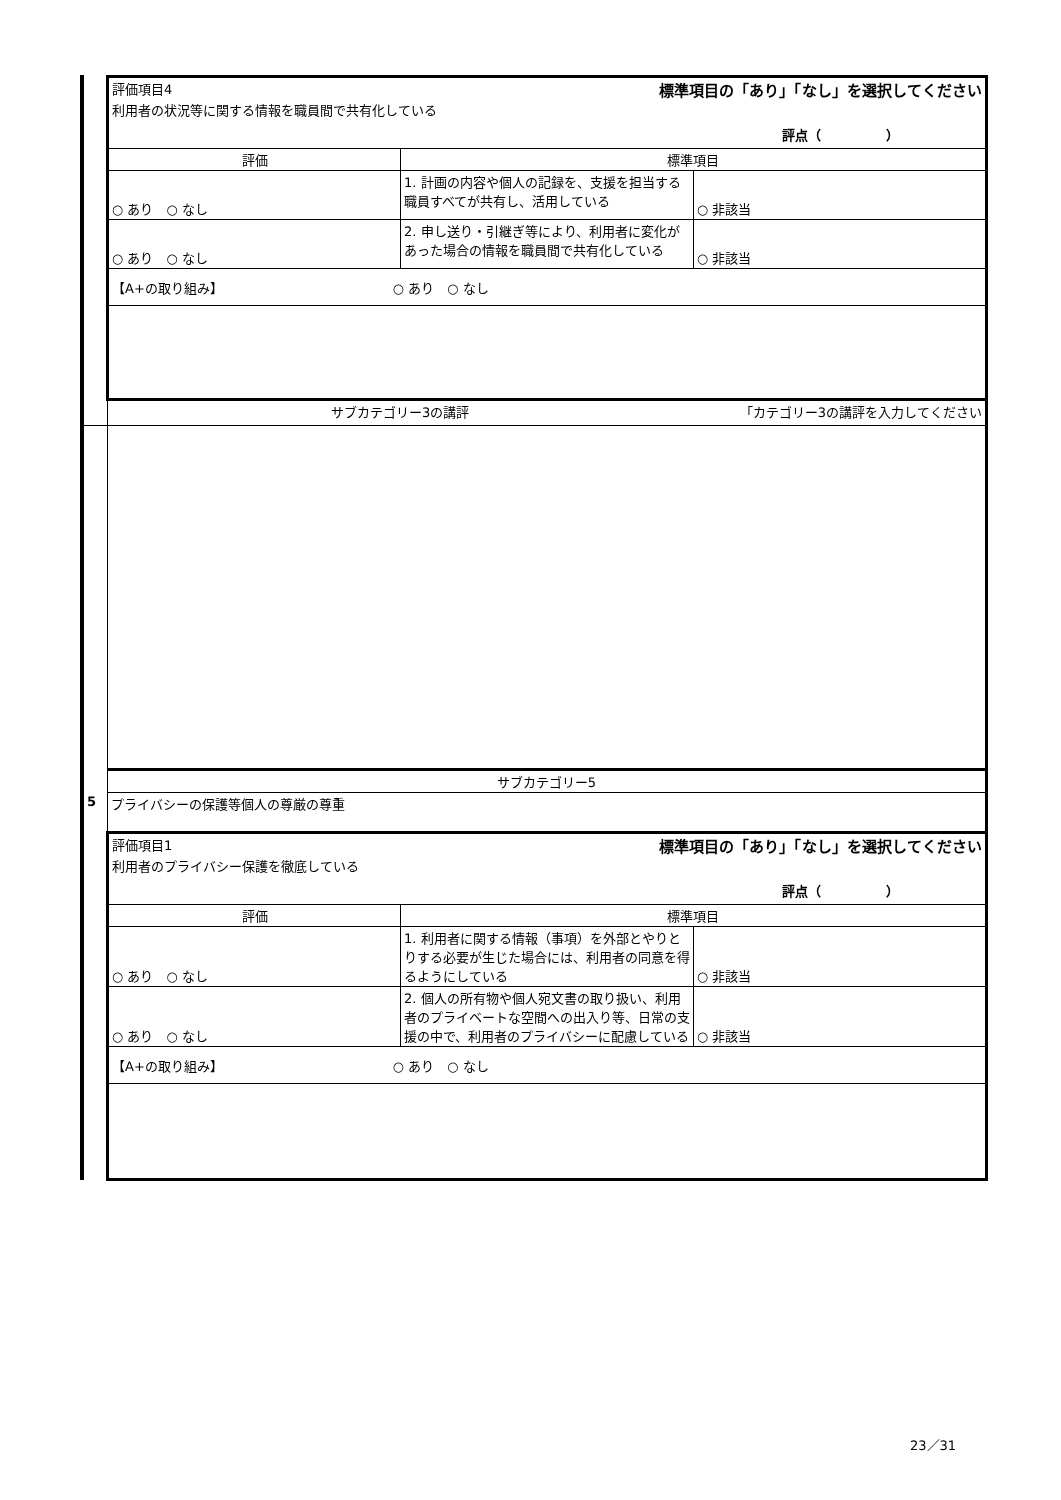| | 評価項目4 標準項目の「あり」「なし」を選択してください 利用者の状況等に関する情報を職員間で共有化している 評点（ ） | | |
| | 評価 | 標準項目 | |
| | ○ あり ○ なし | 1. 計画の内容や個人の記録を、支援を担当する職員すべてが共有し、活用している | ○ 非該当 |
| | ○ あり ○ なし | 2. 申し送り・引継ぎ等により、利用者に変化があった場合の情報を職員間で共有化している | ○ 非該当 |
| | 【A+の取り組み】 ○ あり ○ なし | | |
| | サブカテゴリー3の講評 「カテゴリー3の講評を入力してください | | |
| | サブカテゴリー5 | | |
| 5 | プライバシーの保護等個人の尊厳の尊重 | | |
| | 評価項目1 標準項目の「あり」「なし」を選択してください 利用者のプライバシー保護を徹底している 評点（ ） | | |
| | 評価 | 標準項目 | |
| | ○ あり ○ なし | 1. 利用者に関する情報（事項）を外部とやりとりする必要が生じた場合には、利用者の同意を得るようにしている | ○ 非該当 |
| | ○ あり ○ なし | 2. 個人の所有物や個人宛文書の取り扱い、利用者のプライベートな空間への出入り等、日常の支援の中で、利用者のプライバシーに配慮している | ○ 非該当 |
| | 【A+の取り組み】 ○ あり ○ なし | | |
23／31